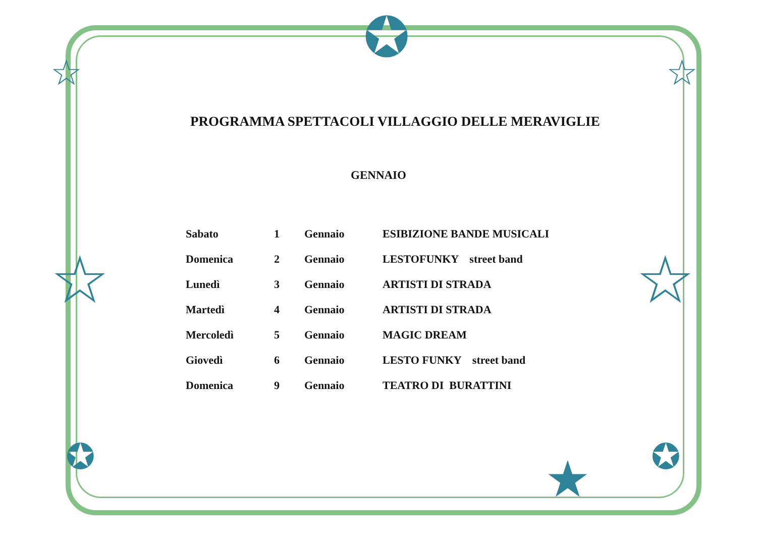☆ ☆
✪
★
☆ ☆
✪ ✪
PROGRAMMA SPETTACOLI VILLAGGIO DELLE MERAVIGLIE
GENNAIO
| Sabato | 1 | Gennaio | ESIBIZIONE BANDE MUSICALI |
| Domenica | 2 | Gennaio | LESTOFUNKY street band |
| Lunedì | 3 | Gennaio | ARTISTI DI STRADA |
| Martedì | 4 | Gennaio | ARTISTI DI STRADA |
| Mercoledì | 5 | Gennaio | MAGIC DREAM |
| Giovedì | 6 | Gennaio | LESTO FUNKY street band |
| Domenica | 9 | Gennaio | TEATRO DI BURATTINI |